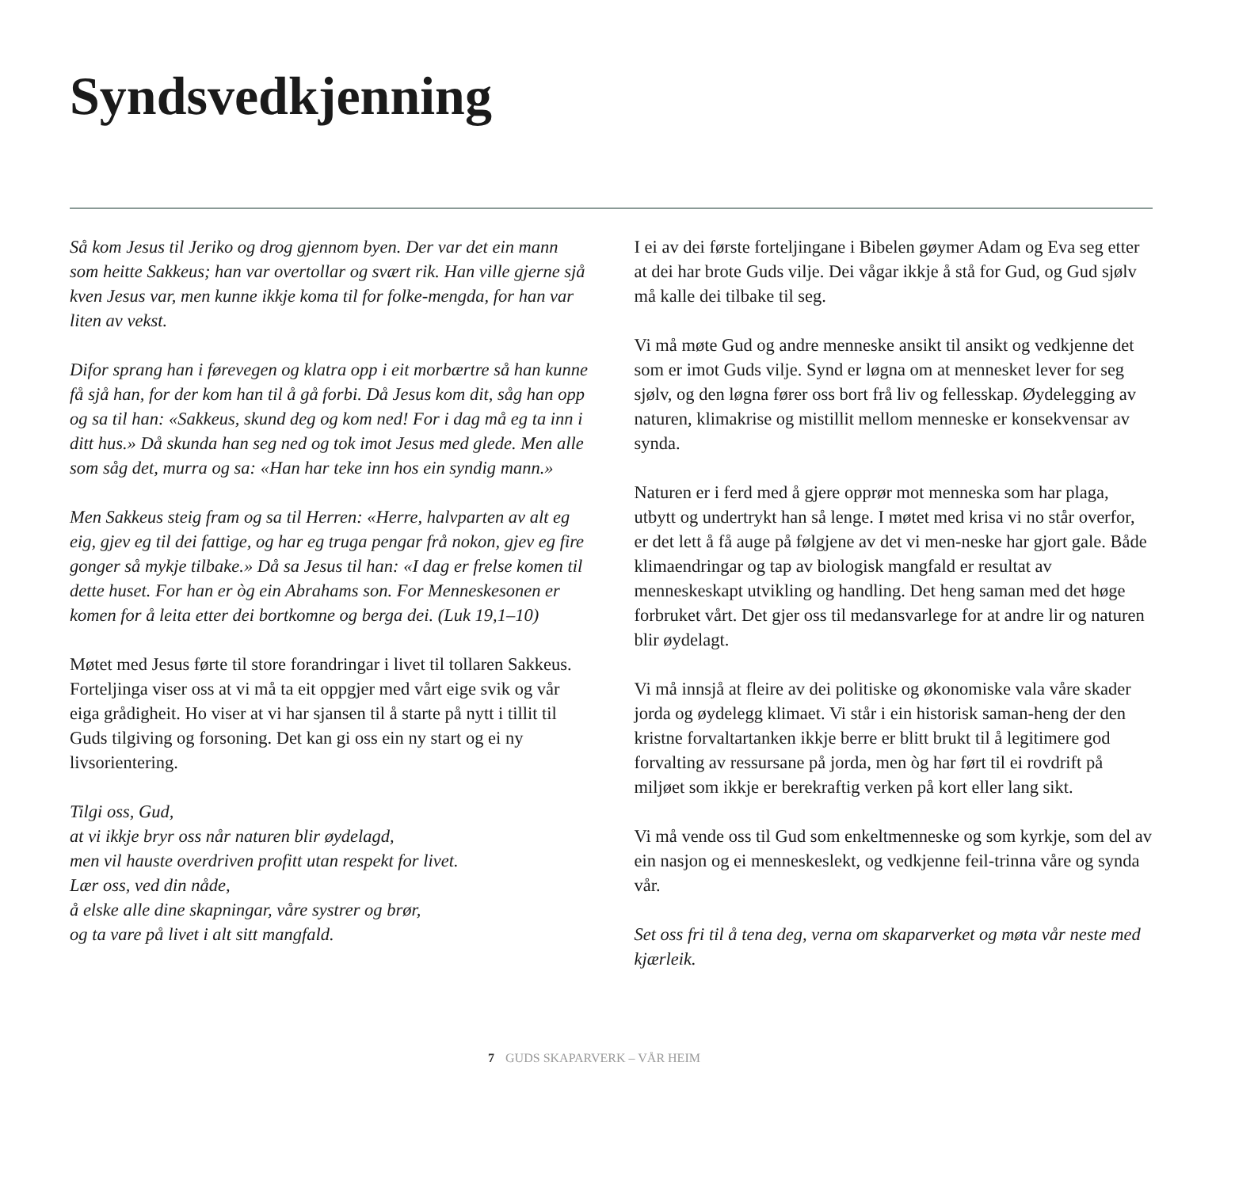Syndsvedkjenning
Så kom Jesus til Jeriko og drog gjennom byen. Der var det ein mann som heitte Sakkeus; han var overtollar og svært rik. Han ville gjerne sjå kven Jesus var, men kunne ikkje koma til for folke-mengda, for han var liten av vekst.
Difor sprang han i førevegen og klatra opp i eit morbærtre så han kunne få sjå han, for der kom han til å gå forbi. Då Jesus kom dit, såg han opp og sa til han: «Sakkeus, skund deg og kom ned! For i dag må eg ta inn i ditt hus.» Då skunda han seg ned og tok imot Jesus med glede. Men alle som såg det, murra og sa: «Han har teke inn hos ein syndig mann.»
Men Sakkeus steig fram og sa til Herren: «Herre, halvparten av alt eg eig, gjev eg til dei fattige, og har eg truga pengar frå nokon, gjev eg fire gonger så mykje tilbake.» Då sa Jesus til han: «I dag er frelse komen til dette huset. For han er òg ein Abrahams son. For Menneskesonen er komen for å leita etter dei bortkomne og berga dei. (Luk 19,1–10)
Møtet med Jesus førte til store forandringar i livet til tollaren Sakkeus. Forteljinga viser oss at vi må ta eit oppgjer med vårt eige svik og vår eiga grådigheit. Ho viser at vi har sjansen til å starte på nytt i tillit til Guds tilgiving og forsoning. Det kan gi oss ein ny start og ei ny livsorientering.
Tilgi oss, Gud,
at vi ikkje bryr oss når naturen blir øydelagd,
men vil hauste overdriven profitt utan respekt for livet.
Lær oss, ved din nåde,
å elske alle dine skapningar, våre systrer og brør,
og ta vare på livet i alt sitt mangfald.
I ei av dei første forteljingane i Bibelen gøymer Adam og Eva seg etter at dei har brote Guds vilje. Dei vågar ikkje å stå for Gud, og Gud sjølv må kalle dei tilbake til seg.
Vi må møte Gud og andre menneske ansikt til ansikt og vedkjenne det som er imot Guds vilje. Synd er løgna om at mennesket lever for seg sjølv, og den løgna fører oss bort frå liv og fellesskap. Øydelegging av naturen, klimakrise og mistillit mellom menneske er konsekvensar av synda.
Naturen er i ferd med å gjere opprør mot menneska som har plaga, utbytt og undertrykt han så lenge. I møtet med krisa vi no står overfor, er det lett å få auge på følgjene av det vi men-neske har gjort gale. Både klimaendringar og tap av biologisk mangfald er resultat av menneskeskapt utvikling og handling. Det heng saman med det høge forbruket vårt. Det gjer oss til medansvarlege for at andre lir og naturen blir øydelagt.
Vi må innsjå at fleire av dei politiske og økonomiske vala våre skader jorda og øydelegg klimaet. Vi står i ein historisk saman-heng der den kristne forvaltartanken ikkje berre er blitt brukt til å legitimere god forvalting av ressursane på jorda, men òg har ført til ei rovdrift på miljøet som ikkje er berekraftig verken på kort eller lang sikt.
Vi må vende oss til Gud som enkeltmenneske og som kyrkje, som del av ein nasjon og ei menneskeslekt, og vedkjenne feil-trinna våre og synda vår.
Set oss fri til å tena deg, verna om skaparverket og møta vår neste med kjærleik.
7 GUDS SKAPARVERK – VÅR HEIM